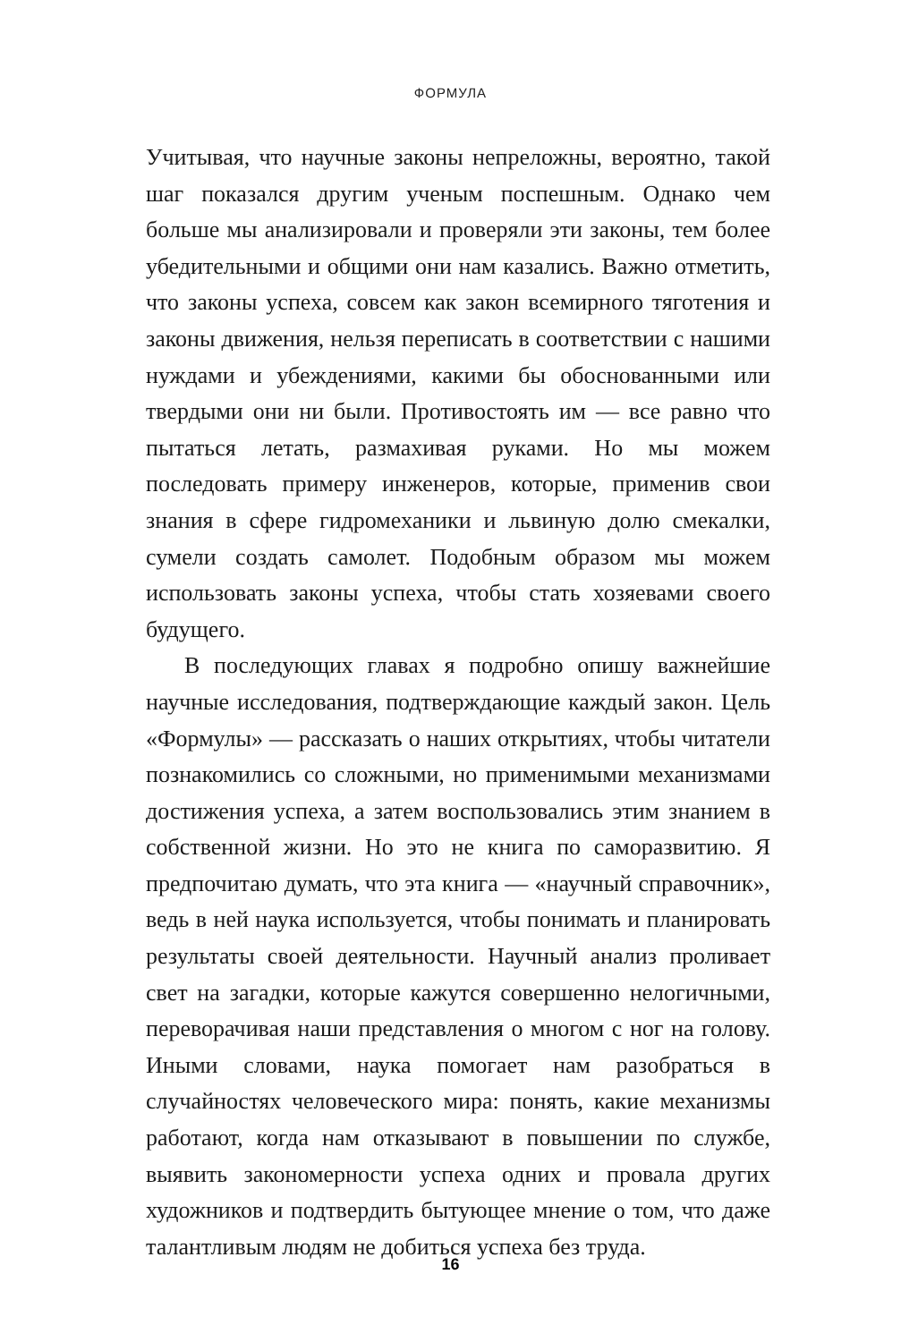ФОРМУЛА
Учитывая, что научные законы непреложны, вероятно, такой шаг показался другим ученым поспешным. Однако чем больше мы анализировали и проверяли эти законы, тем более убедительными и общими они нам казались. Важно отметить, что законы успеха, совсем как закон всемирного тяготения и законы движения, нельзя переписать в соответствии с нашими нуждами и убеждениями, какими бы обоснованными или твердыми они ни были. Противостоять им — все равно что пытаться летать, размахивая руками. Но мы можем последовать примеру инженеров, которые, применив свои знания в сфере гидромеханики и львиную долю смекалки, сумели создать самолет. Подобным образом мы можем использовать законы успеха, чтобы стать хозяевами своего будущего.
В последующих главах я подробно опишу важнейшие научные исследования, подтверждающие каждый закон. Цель «Формулы» — рассказать о наших открытиях, чтобы читатели познакомились со сложными, но применимыми механизмами достижения успеха, а затем воспользовались этим знанием в собственной жизни. Но это не книга по саморазвитию. Я предпочитаю думать, что эта книга — «научный справочник», ведь в ней наука используется, чтобы понимать и планировать результаты своей деятельности. Научный анализ проливает свет на загадки, которые кажутся совершенно нелогичными, переворачивая наши представления о многом с ног на голову. Иными словами, наука помогает нам разобраться в случайностях человеческого мира: понять, какие механизмы работают, когда нам отказывают в повышении по службе, выявить закономерности успеха одних и провала других художников и подтвердить бытующее мнение о том, что даже талантливым людям не добиться успеха без труда.
16